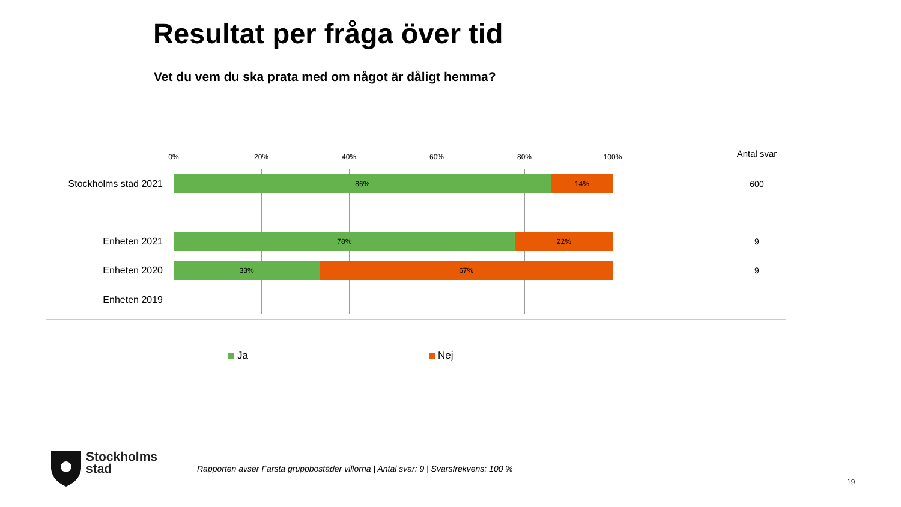Resultat per fråga över tid
Vet du vem du ska prata med om något är dåligt hemma?
0% 20% 40% 60% 80% 100% Antal svar
Stockholms stad 2021
86% 14% 600
Enheten 2021
78% 22% 9
Enheten 2020
33% 67% 9
Enheten 2019
Ja Nej
Stockholms
stad
Rapporten avser Farsta gruppbostäder villorna | Antal svar: 9 | Svarsfrekvens: 100 %
19